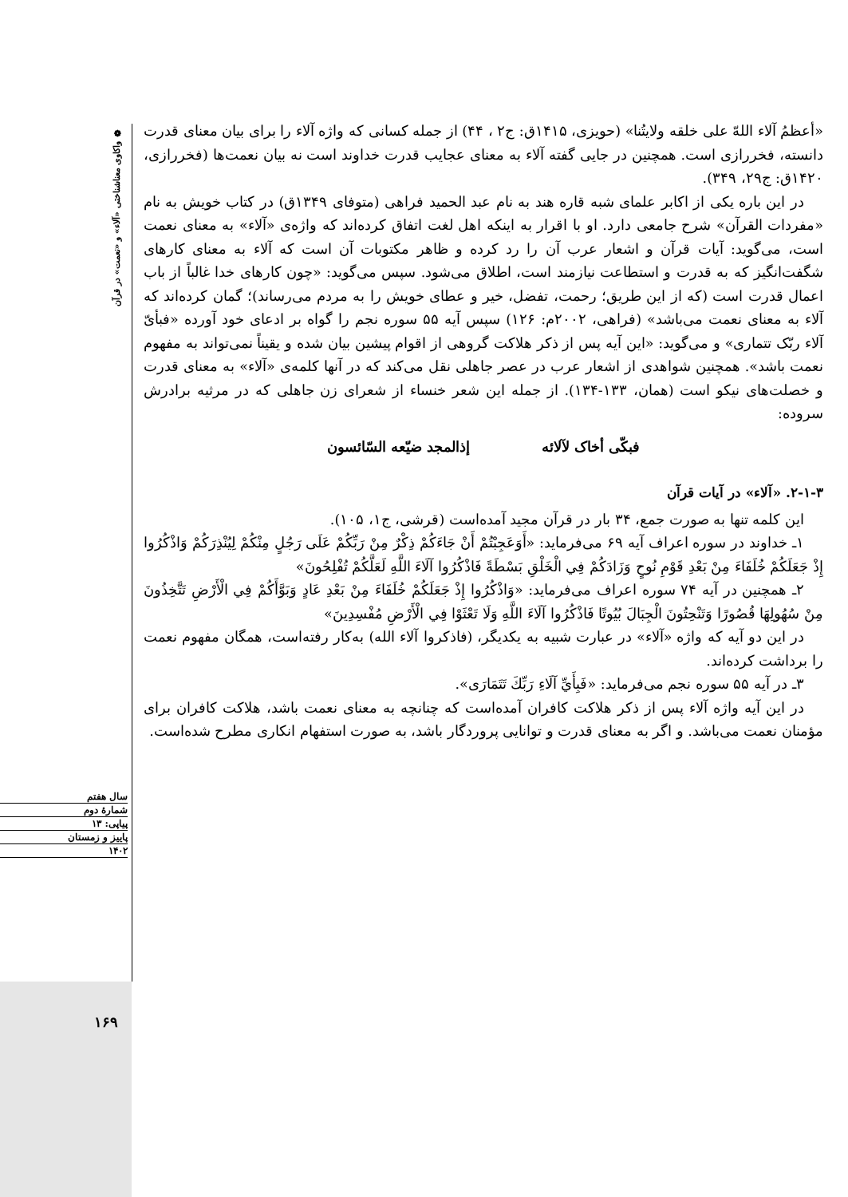❁ واکاوی معناشناختی «آلاء» و «نعمت» در قرآن
«أعظمُ آلاء اللهّ علی خلقه ولایتُنا» (حویزی، ۱۴۱۵ق: ج۲ ، ۴۴) از جمله کسانی که واژه آلاء را برای بیان معنای قدرت دانسته، فخررازی است. همچنین در جایی گفته آلاء به معنای عجایب قدرت خداوند است نه بیان نعمت‌ها (فخررازی، ۱۴۲۰ق: ج۲۹، ۳۴۹).
در این باره یکی از اکابر علمای شبه قاره هند به نام عبد الحمید فراهی (متوفای ۱۳۴۹ق) در کتاب خویش به نام «مفردات القرآن» شرح جامعی دارد. او با اقرار به اینکه اهل لغت اتفاق کرده‌اند که واژه‌ی «آلاء» به معنای نعمت است، می‌گوید: آیات قرآن و اشعار عرب آن را رد کرده و ظاهر مکتوبات آن است که آلاء به معنای کارهای شگفت‌انگیز که به قدرت و استطاعت نیازمند است، اطلاق می‌شود. سپس می‌گوید: «چون کارهای خدا غالباً از باب اعمال قدرت است (که از این طریق؛ رحمت، تفضل، خیر و عطای خویش را به مردم می‌رساند)؛ گمان کرده‌اند که آلاء به معنای نعمت می‌باشد» (فراهی، ۲۰۰۲م: ۱۲۶) سپس آیه ۵۵ سوره نجم را گواه بر ادعای خود آورده «فبأیّ آلاء ربّک تتماری» و می‌گوید: «این آیه پس از ذکر هلاکت گروهی از اقوام پیشین بیان شده و یقیناً نمی‌تواند به مفهوم نعمت باشد». همچنین شواهدی از اشعار عرب در عصر جاهلی نقل می‌کند که در آنها کلمه‌ی «آلاء» به معنای قدرت و خصلت‌های نیکو است (همان، ۱۳۳-۱۳۴). از جمله این شعر خنساء از شعرای زن جاهلی که در مرثیه برادرش سروده:
فبکّی أخاک لآلائه إذالمجد ضیّعه السّائسون
۲-۱-۳. «آلاء» در آیات قرآن
این کلمه تنها به صورت جمع، ۳۴ بار در قرآن مجید آمده‌است (قرشی، ج۱، ۱۰۵).
۱ـ خداوند در سوره اعراف آیه ۶۹ می‌فرماید: «أَوَعَجِبْتُمْ أَنْ جَاءَكُمْ ذِكْرٌ مِنْ رَبِّكُمْ عَلَى رَجُلٍ مِنْكُمْ لِيُنْذِرَكُمْ وَاذْكُرُوا إِذْ جَعَلَكُمْ خُلَفَاءَ مِنْ بَعْدِ قَوْمِ نُوحٍ وَزَادَكُمْ فِي الْخَلْقِ بَسْطَةً فَاذْكُرُوا آلَاءَ اللَّهِ لَعَلَّكُمْ تُفْلِحُونَ»
۲ـ همچنین در آیه ۷۴ سوره اعراف می‌فرماید: «وَاذْكُرُوا إِذْ جَعَلَكُمْ خُلَفَاءَ مِنْ بَعْدِ عَادٍ وَبَوَّأَكُمْ فِي الْأَرْضِ تَتَّخِذُونَ مِنْ سُهُولِهَا قُصُورًا وَتَنْحِتُونَ الْجِبَالَ بُيُوتًا فَاذْكُرُوا آلَاءَ اللَّهِ وَلَا تَعْثَوْا فِي الْأَرْضِ مُفْسِدِينَ»
در این دو آیه که واژه «آلاء» در عبارت شبیه به یکدیگر، (فاذکروا آلاء الله) به‌کار رفته‌است، همگان مفهوم نعمت را برداشت کرده‌اند.
۳ـ در آیه ۵۵ سوره نجم می‌فرماید: «فَبِأَيِّ آلَاءِ رَبِّكَ تَتَمَارَى».
در این آیه واژه آلاء پس از ذکر هلاکت کافران آمده‌است که چنانچه به معنای نعمت باشد، هلاکت کافران برای مؤمنان نعمت می‌باشد. و اگر به معنای قدرت و توانایی پروردگار باشد، به صورت استفهام انکاری مطرح شده‌است.
سال هفتم
شمارهٔ دوم
پیاپی: ۱۳
پاییز و زمستان
۱۴۰۲
۱۶۹